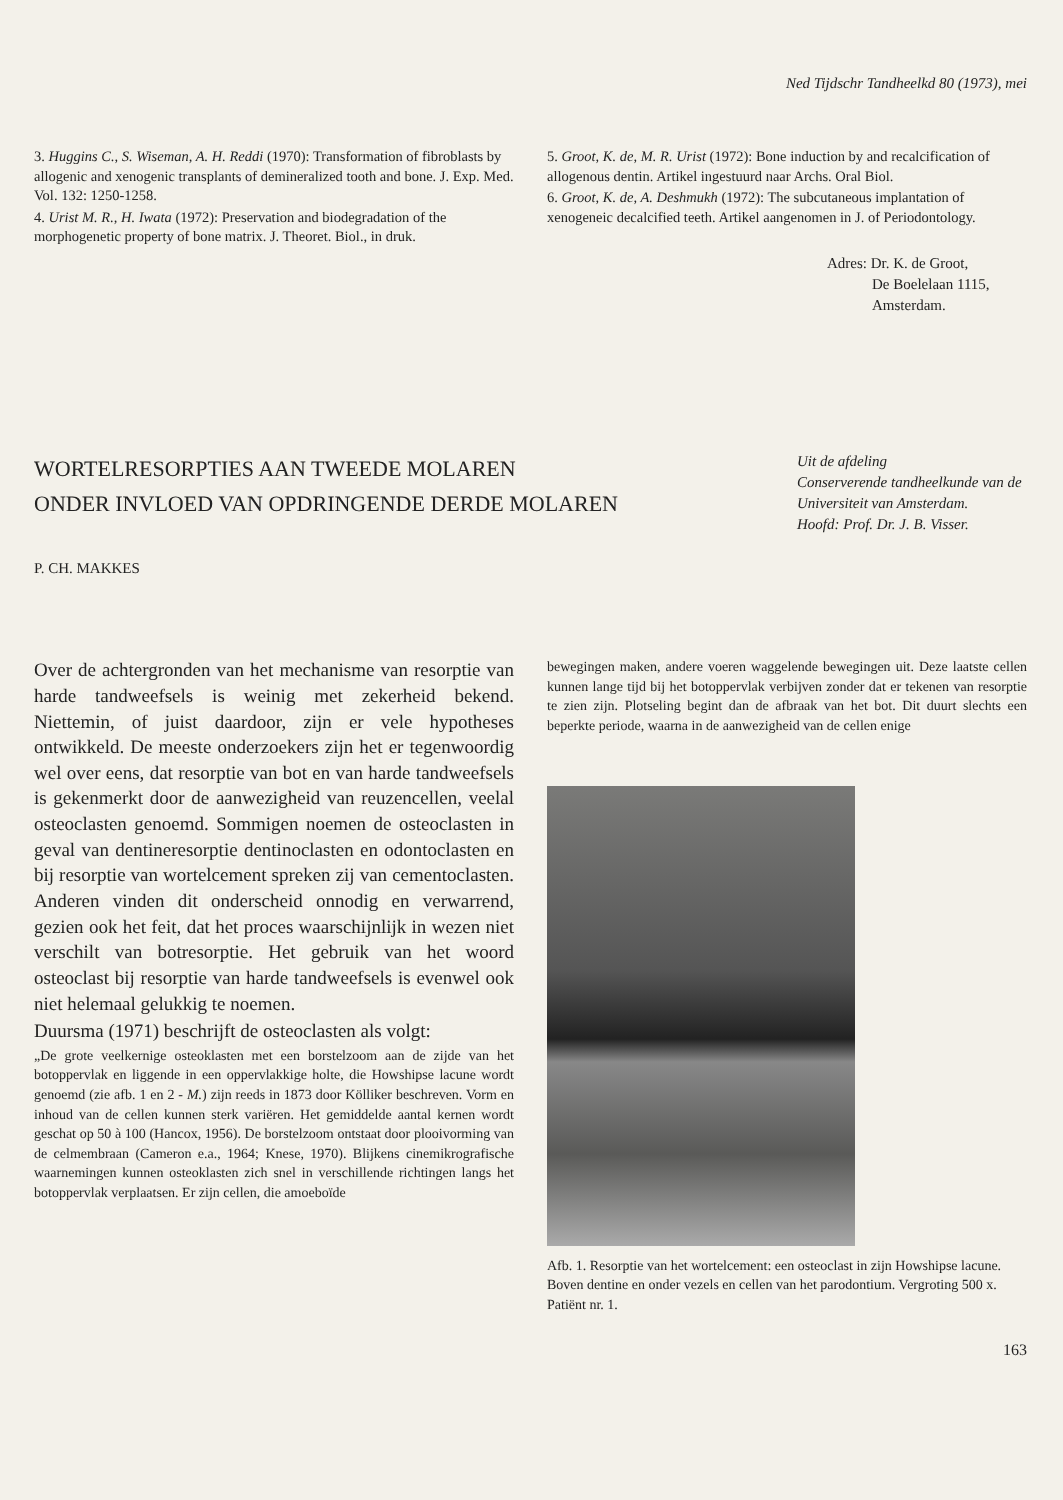Ned Tijdschr Tandheelkd 80 (1973), mei
3. Huggins C., S. Wiseman, A. H. Reddi (1970): Transformation of fibroblasts by allogenic and xenogenic transplants of demineralized tooth and bone. J. Exp. Med. Vol. 132: 1250-1258.
4. Urist M. R., H. Iwata (1972): Preservation and biodegradation of the morphogenetic property of bone matrix. J. Theoret. Biol., in druk.
5. Groot, K. de, M. R. Urist (1972): Bone induction by and recalcification of allogenous dentin. Artikel ingestuurd naar Archs. Oral Biol.
6. Groot, K. de, A. Deshmukh (1972): The subcutaneous implantation of xenogeneic decalcified teeth. Artikel aangenomen in J. of Periodontology.
Adres: Dr. K. de Groot,
De Boelelaan 1115,
Amsterdam.
WORTELRESORPTIES AAN TWEEDE MOLAREN
ONDER INVLOED VAN OPDRINGENDE DERDE MOLAREN
Uit de afdeling
Conserverende tandheelkunde van de Universiteit van Amsterdam.
Hoofd: Prof. Dr. J. B. Visser.
P. CH. MAKKES
Over de achtergronden van het mechanisme van resorptie van harde tandweefsels is weinig met zekerheid bekend. Niettemin, of juist daardoor, zijn er vele hypotheses ontwikkeld. De meeste onderzoekers zijn het er tegenwoordig wel over eens, dat resorptie van bot en van harde tandweefsels is gekenmerkt door de aanwezigheid van reuzencellen, veelal osteoclasten genoemd. Sommigen noemen de osteoclasten in geval van dentineresorptie dentinoclasten en odontoclasten en bij resorptie van wortelcement spreken zij van cementoclasten. Anderen vinden dit onderscheid onnodig en verwarrend, gezien ook het feit, dat het proces waarschijnlijk in wezen niet verschilt van botresorptie. Het gebruik van het woord osteoclast bij resorptie van harde tandweefsels is evenwel ook niet helemaal gelukkig te noemen.
Duursma (1971) beschrijft de osteoclasten als volgt:
„De grote veelkernige osteoklasten met een borstelzoom aan de zijde van het botoppervlak en liggende in een oppervlakkige holte, die Howshipse lacune wordt genoemd (zie afb. 1 en 2 - M.) zijn reeds in 1873 door Kölliker beschreven. Vorm en inhoud van de cellen kunnen sterk variëren. Het gemiddelde aantal kernen wordt geschat op 50 à 100 (Hancox, 1956). De borstelzoom ontstaat door plooivorming van de celmembraan (Cameron e.a., 1964; Knese, 1970). Blijkens cinemikrografische waarnemingen kunnen osteoklasten zich snel in verschillende richtingen langs het botoppervlak verplaatsen. Er zijn cellen, die amoeboïde
bewegingen maken, andere voeren waggelende bewegingen uit. Deze laatste cellen kunnen lange tijd bij het botoppervlak verbijven zonder dat er tekenen van resorptie te zien zijn. Plotseling begint dan de afbraak van het bot. Dit duurt slechts een beperkte periode, waarna in de aanwezigheid van de cellen enige
Afb. 1. Resorptie van het wortelcement: een osteoclast in zijn Howshipse lacune. Boven dentine en onder vezels en cellen van het parodontium. Vergroting 500 x. Patiënt nr. 1.
163